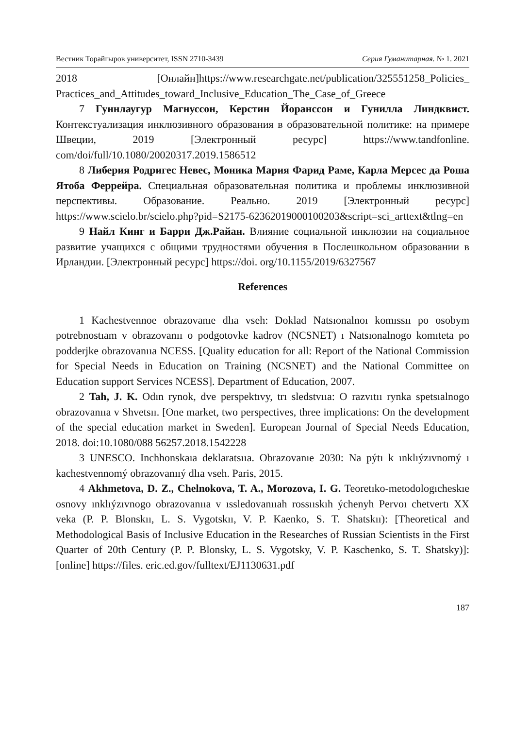Вестник Торайгыров университет, ISSN 2710-3439 Серия Гуманитарная. № 1. 2021
2018 [Онлайн]https://www.researchgate.net/publication/325551258_Policies_ Practices_and_Attitudes_toward_Inclusive_Education_The_Case_of_Greece
7 Гуннлаугур Магнуссон, Керстин Йоранссон и Гунилла Линдквист. Контекстуализация инклюзивного образования в образовательной политике: на примере Швеции, 2019 [Электронный ресурс] https://www.tandfonline. com/doi/full/10.1080/20020317.2019.1586512
8 Либерия Родригес Невес, Моника Мария Фарид Раме, Карла Мерсес да Роша Ятоба Феррейра. Специальная образовательная политика и проблемы инклюзивной перспективы. Образование. Реально. 2019 [Электронный ресурс] https://www.scielo.br/scielo.php?pid=S2175-62362019000100203&script=sci_arttext&tlng=en
9 Найл Кинг и Барри Дж.Райан. Влияние социальной инклюзии на социальное развитие учащихся с общими трудностями обучения в Послешкольном образовании в Ирландии. [Электронный ресурс] https://doi. org/10.1155/2019/6327567
References
1 Kachestvennoe obrazovanıe dlıa vseh: Doklad Natsıonalnoı komıssıı po osobym potrebnostıam v obrazovanıı o podgotovke kadrov (NCSNET) ı Natsıonalnogo komıteta po podderjke obrazovanııa NCESS. [Quality education for all: Report of the National Commission for Special Needs in Education on Training (NCSNET) and the National Committee on Education support Services NCESS]. Department of Education, 2007.
2 Tah, J. K. Odın rynok, dve perspektıvy, trı sledstvııa: O razvıtıı rynka spetsıalnogo obrazovanııa v Shvetsıı. [One market, two perspectives, three implications: On the development of the special education market in Sweden]. European Journal of Special Needs Education, 2018. doi:10.1080/088 56257.2018.1542228
3 UNESCO. Inchhonskaıa deklaratsııa. Obrazovanıe 2030: Na pýtı k ınklıýzıvnomý ı kachestvennomý obrazovanııý dlıa vseh. Paris, 2015.
4 Akhmetova, D. Z., Chelnokova, T. A., Morozova, I. G. Teoretıko-metodologıcheskıe osnovy ınklıýzıvnogo obrazovanııa v ıssledovanııah rossııskıh ýchenyh Pervoı chetvertı XX veka (P. P. Blonskıı, L. S. Vygotskıı, V. P. Kaenko, S. T. Shatskıı): [Theoretical and Methodological Basis of Inclusive Education in the Researches of Russian Scientists in the First Quarter of 20th Century (P. P. Blonsky, L. S. Vygotsky, V. P. Kaschenko, S. T. Shatsky)]: [online] https://files. eric.ed.gov/fulltext/EJ1130631.pdf
187